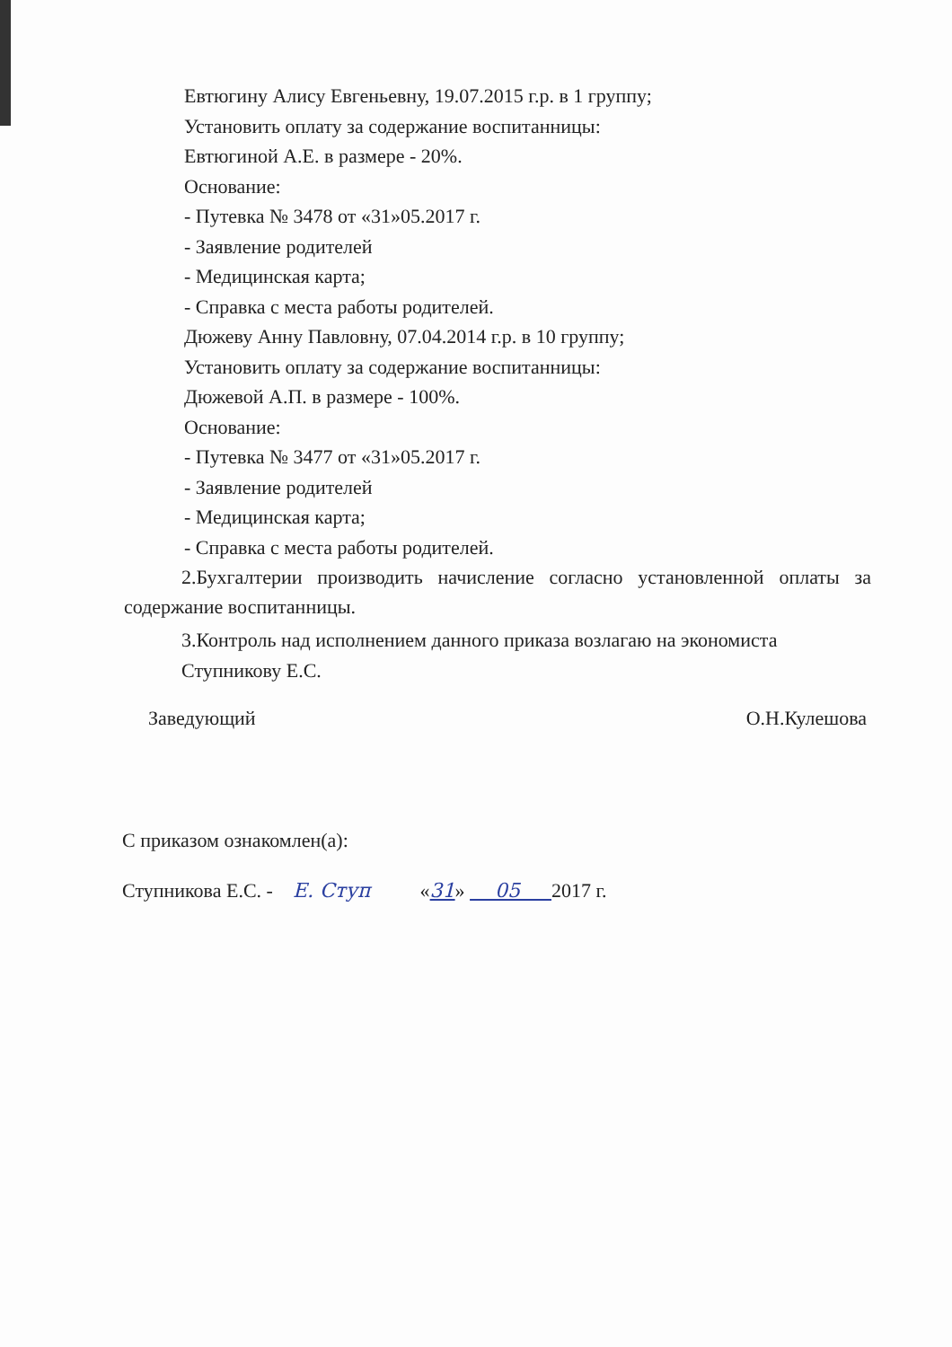Евтюгину Алису Евгеньевну, 19.07.2015 г.р. в 1 группу;
Установить оплату за содержание воспитанницы:
Евтюгиной А.Е. в размере - 20%.
Основание:
- Путевка № 3478 от «31»05.2017 г.
- Заявление родителей
- Медицинская карта;
- Справка с места работы родителей.
Дюжеву Анну Павловну, 07.04.2014 г.р. в 10 группу;
Установить оплату за содержание воспитанницы:
Дюжевой А.П. в размере - 100%.
Основание:
- Путевка № 3477 от «31»05.2017 г.
- Заявление родителей
- Медицинская карта;
- Справка с места работы родителей.
2.Бухгалтерии производить начисление согласно установленной оплаты за содержание воспитанницы.
3.Контроль над исполнением данного приказа возлагаю на экономиста Ступникову Е.С.
Заведующий О.Н.Кулешова
С приказом ознакомлен(а):
Ступникова Е.С. - Е. Ступ «31» 05 2017 г.